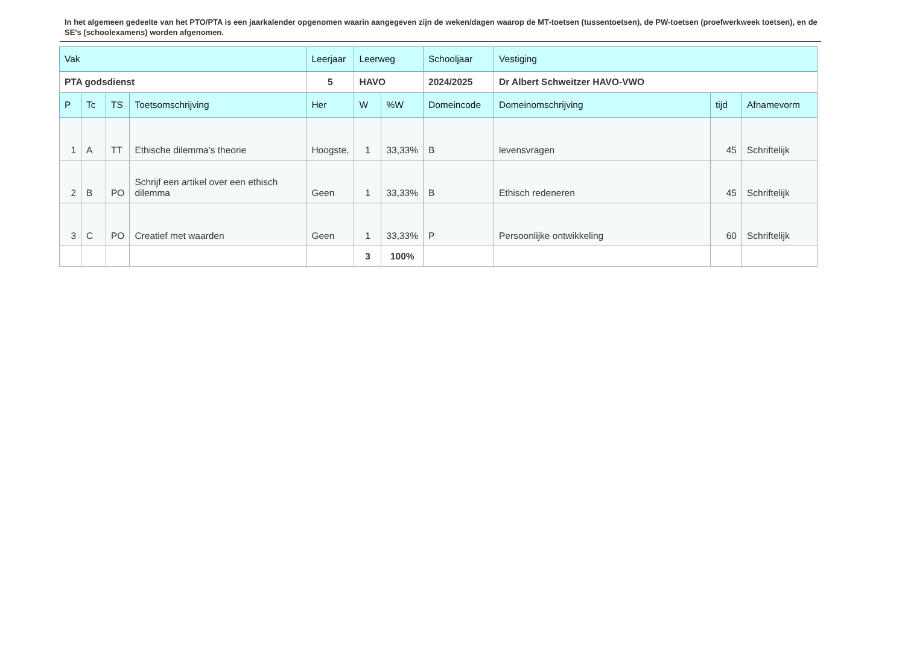In het algemeen gedeelte van het PTO/PTA is een jaarkalender opgenomen waarin aangegeven zijn de weken/dagen waarop de MT-toetsen (tussentoetsen), de PW-toetsen (proefwerkweek toetsen), en de SE’s (schoolexamens) worden afgenomen.
| Vak | | | | Leerjaar | Leerweg | | Schooljaar | Vestiging | | |
| PTA godsdienst | | | | 5 | HAVO | | 2024/2025 | Dr Albert Schweitzer HAVO-VWO | | |
| P | Tc | TS | Toetsomschrijving | Her | W | %W | Domeincode | Domeinomschrijving | tijd | Afnamevorm |
| 1 | A | TT | Ethische dilemma's theorie | Hoogste, | 1 | 33,33% | B | levensvragen | 45 | Schriftelijk |
| 2 | B | PO | Schrijf een artikel over een ethisch dilemma | Geen | 1 | 33,33% | B | Ethisch redeneren | 45 | Schriftelijk |
| 3 | C | PO | Creatief met waarden | Geen | 1 | 33,33% | P | Persoonlijke ontwikkeling | 60 | Schriftelijk |
| | | | | | 3 | 100% | | | | |